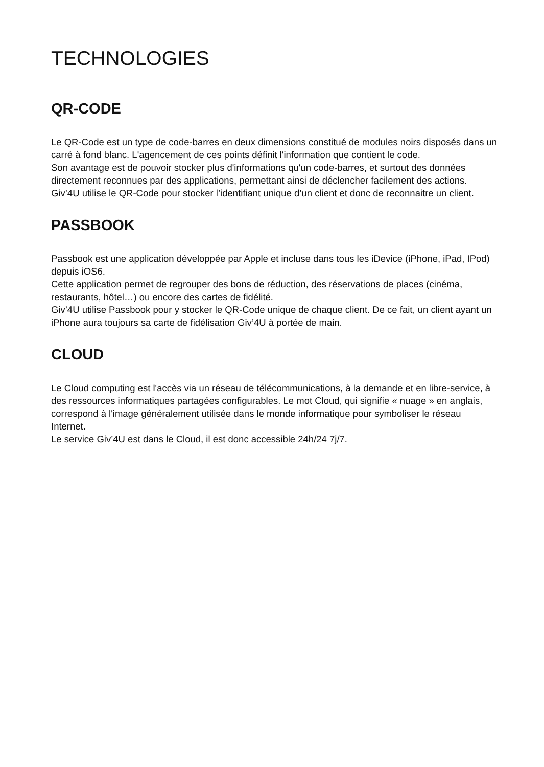TECHNOLOGIES
QR-CODE
Le QR-Code est un type de code-barres en deux dimensions constitué de modules noirs disposés dans un carré à fond blanc. L'agencement de ces points définit l'information que contient le code.
Son avantage est de pouvoir stocker plus d'informations qu'un code-barres, et surtout des données directement reconnues par des applications, permettant ainsi de déclencher facilement des actions.
Giv’4U utilise le QR-Code pour stocker l’identifiant unique d’un client et donc de reconnaitre un client.
PASSBOOK
Passbook est une application développée par Apple et incluse dans tous les iDevice (iPhone, iPad, IPod) depuis iOS6.
Cette application permet de regrouper des bons de réduction, des réservations de places (cinéma, restaurants, hôtel…) ou encore des cartes de fidélité.
Giv’4U utilise Passbook pour y stocker le QR-Code unique de chaque client. De ce fait, un client ayant un iPhone aura toujours sa carte de fidélisation Giv’4U à portée de main.
CLOUD
Le Cloud computing est l'accès via un réseau de télécommunications, à la demande et en libre-service, à des ressources informatiques partagées configurables. Le mot Cloud, qui signifie « nuage » en anglais, correspond à l'image généralement utilisée dans le monde informatique pour symboliser le réseau Internet.
Le service Giv’4U est dans le Cloud, il est donc accessible 24h/24 7j/7.